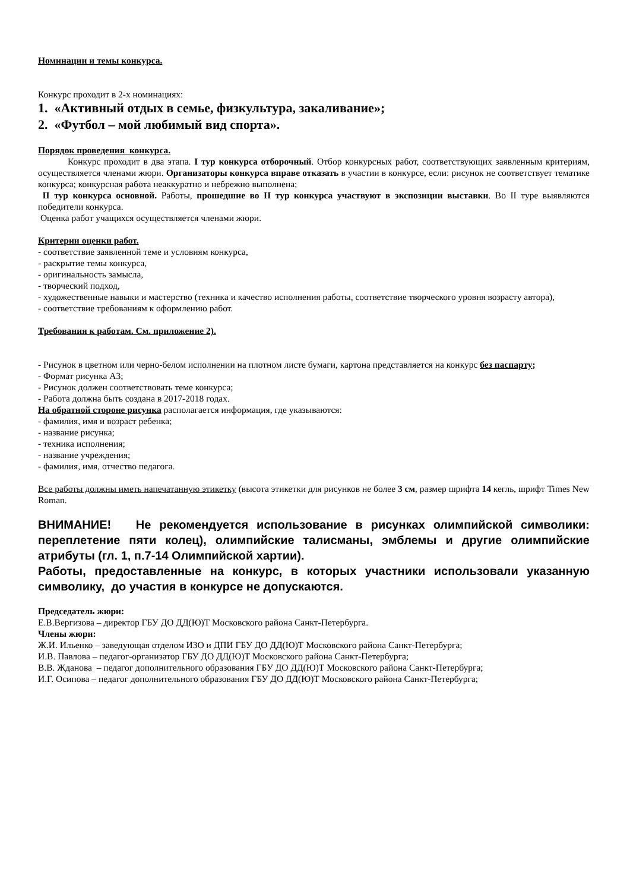Номинации и темы конкурса.
Конкурс проходит в 2-х номинациях:
1. «Активный отдых в семье, физкультура, закаливание»;
2. «Футбол – мой любимый вид спорта».
Порядок проведения конкурса.
Конкурс проходит в два этапа. I тур конкурса отборочный. Отбор конкурсных работ, соответствующих заявленным критериям, осуществляется членами жюри. Организаторы конкурса вправе отказать в участии в конкурсе, если: рисунок не соответствует тематике конкурса; конкурсная работа неаккуратно и небрежно выполнена;
II тур конкурса основной. Работы, прошедшие во II тур конкурса участвуют в экспозиции выставки. Во II туре выявляются победители конкурса.
Оценка работ учащихся осуществляется членами жюри.
Критерии оценки работ.
- соответствие заявленной теме и условиям конкурса,
- раскрытие темы конкурса,
- оригинальность замысла,
- творческий подход,
- художественные навыки и мастерство (техника и качество исполнения работы, соответствие творческого уровня возрасту автора),
- соответствие требованиям к оформлению работ.
Требования к работам. См. приложение 2).
- Рисунок в цветном или черно-белом исполнении на плотном листе бумаги, картона представляется на конкурс без паспарту;
- Формат рисунка А3;
- Рисунок должен соответствовать теме конкурса;
- Работа должна быть создана в 2017-2018 годах.
На обратной стороне рисунка располагается информация, где указываются:
- фамилия, имя и возраст ребенка;
- название рисунка;
- техника исполнения;
- название учреждения;
- фамилия, имя, отчество педагога.
Все работы должны иметь напечатанную этикетку (высота этикетки для рисунков не более 3 см, размер шрифта 14 кегль, шрифт Times New Roman.
ВНИМАНИЕ! Не рекомендуется использование в рисунках олимпийской символики: переплетение пяти колец), олимпийские талисманы, эмблемы и другие олимпийские атрибуты (гл. 1, п.7-14 Олимпийской хартии).
Работы, предоставленные на конкурс, в которых участники использовали указанную символику, до участия в конкурсе не допускаются.
Председатель жюри:
Е.В.Вергизова – директор ГБУ ДО ДД(Ю)Т Московского района Санкт-Петербурга.
Члены жюри:
Ж.И. Ильенко – заведующая отделом ИЗО и ДПИ ГБУ ДО ДД(Ю)Т Московского района Санкт-Петербурга;
И.В. Павлова – педагог-организатор ГБУ ДО ДД(Ю)Т Московского района Санкт-Петербурга;
В.В. Жданова – педагог дополнительного образования ГБУ ДО ДД(Ю)Т Московского района Санкт-Петербурга;
И.Г. Осипова – педагог дополнительного образования ГБУ ДО ДД(Ю)Т Московского района Санкт-Петербурга;